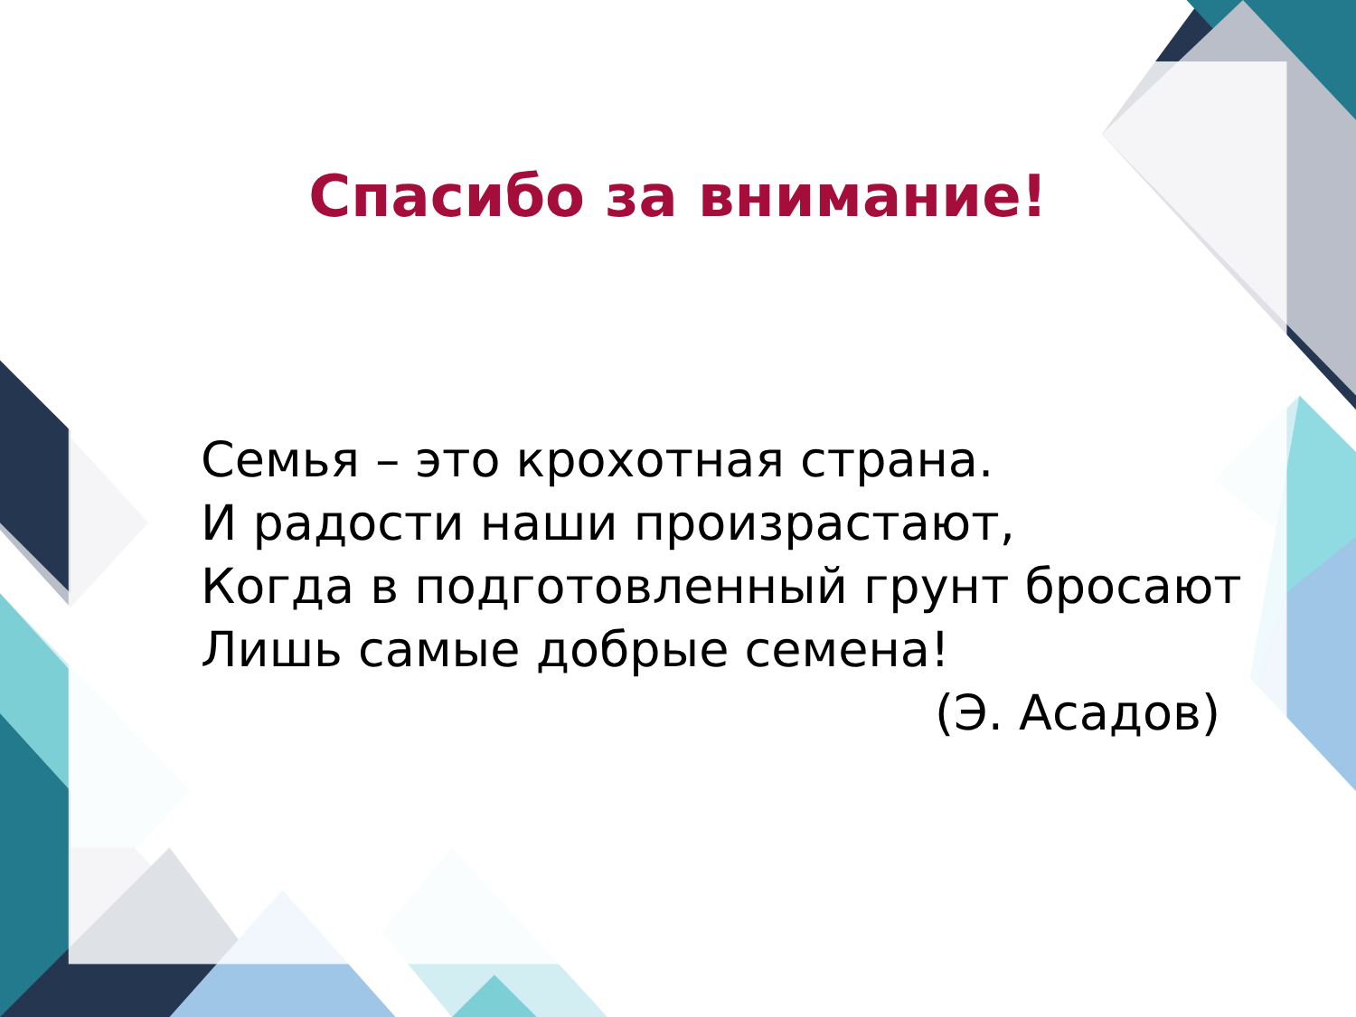Спасибо за внимание!
Семья – это крохотная страна.
И радости наши произрастают,
Когда в подготовленный грунт бросают
Лишь самые добрые семена!
(Э. Асадов)